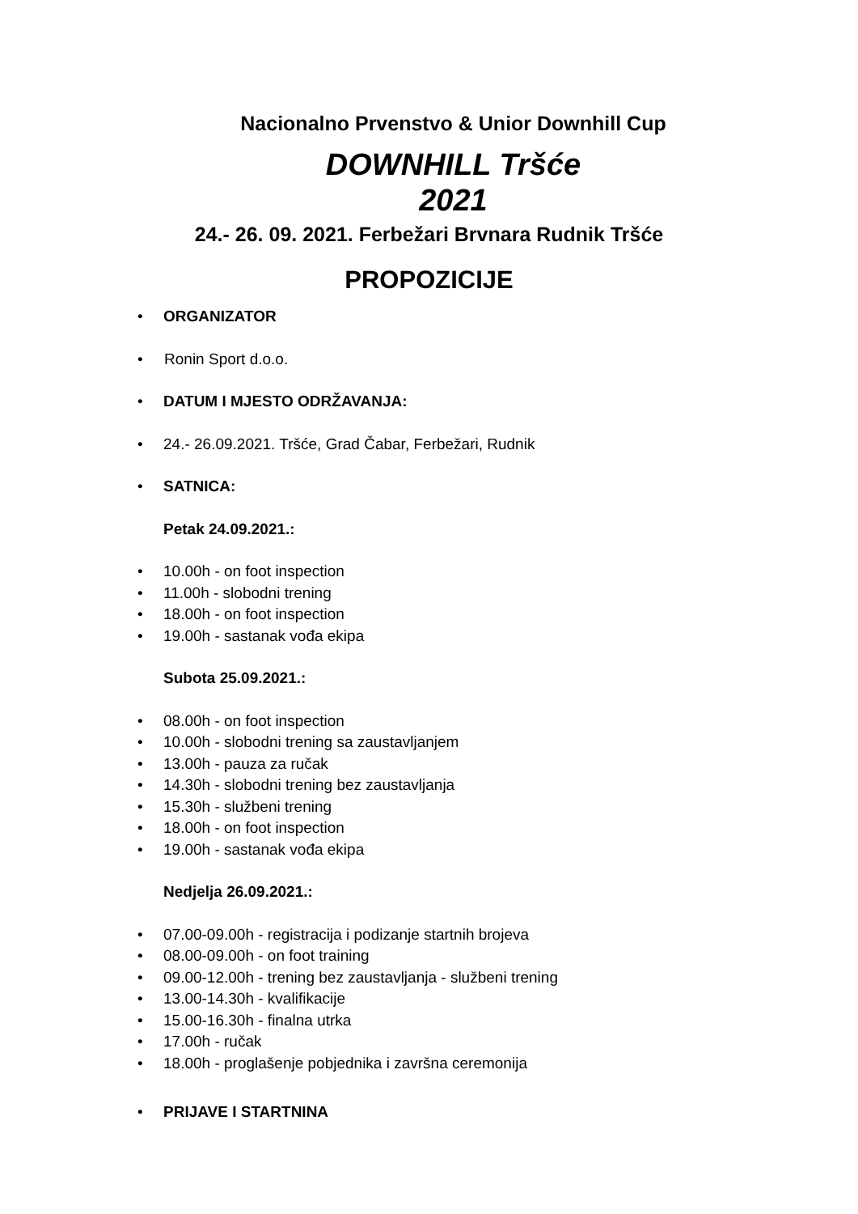Nacionalno Prvenstvo & Unior Downhill Cup
DOWNHILL Tršće
2021
24.- 26. 09. 2021. Ferbežari Brvnara Rudnik Tršće
PROPOZICIJE
• ORGANIZATOR
• Ronin Sport d.o.o.
• DATUM I MJESTO ODRŽAVANJA:
• 24.- 26.09.2021. Tršće, Grad Čabar, Ferbežari, Rudnik
• SATNICA:
Petak 24.09.2021.:
• 10.00h - on foot inspection
• 11.00h - slobodni trening
• 18.00h - on foot inspection
• 19.00h - sastanak vođa ekipa
Subota 25.09.2021.:
• 08.00h - on foot inspection
• 10.00h - slobodni trening sa zaustavljanjem
• 13.00h - pauza za ručak
• 14.30h - slobodni trening bez zaustavljanja
• 15.30h - službeni trening
• 18.00h - on foot inspection
• 19.00h - sastanak vođa ekipa
Nedjelja 26.09.2021.:
• 07.00-09.00h - registracija i podizanje startnih brojeva
• 08.00-09.00h - on foot training
• 09.00-12.00h - trening bez zaustavljanja - službeni trening
• 13.00-14.30h - kvalifikacije
• 15.00-16.30h - finalna utrka
• 17.00h - ručak
• 18.00h - proglašenje pobjednika i završna ceremonija
• PRIJAVE I STARTNINA